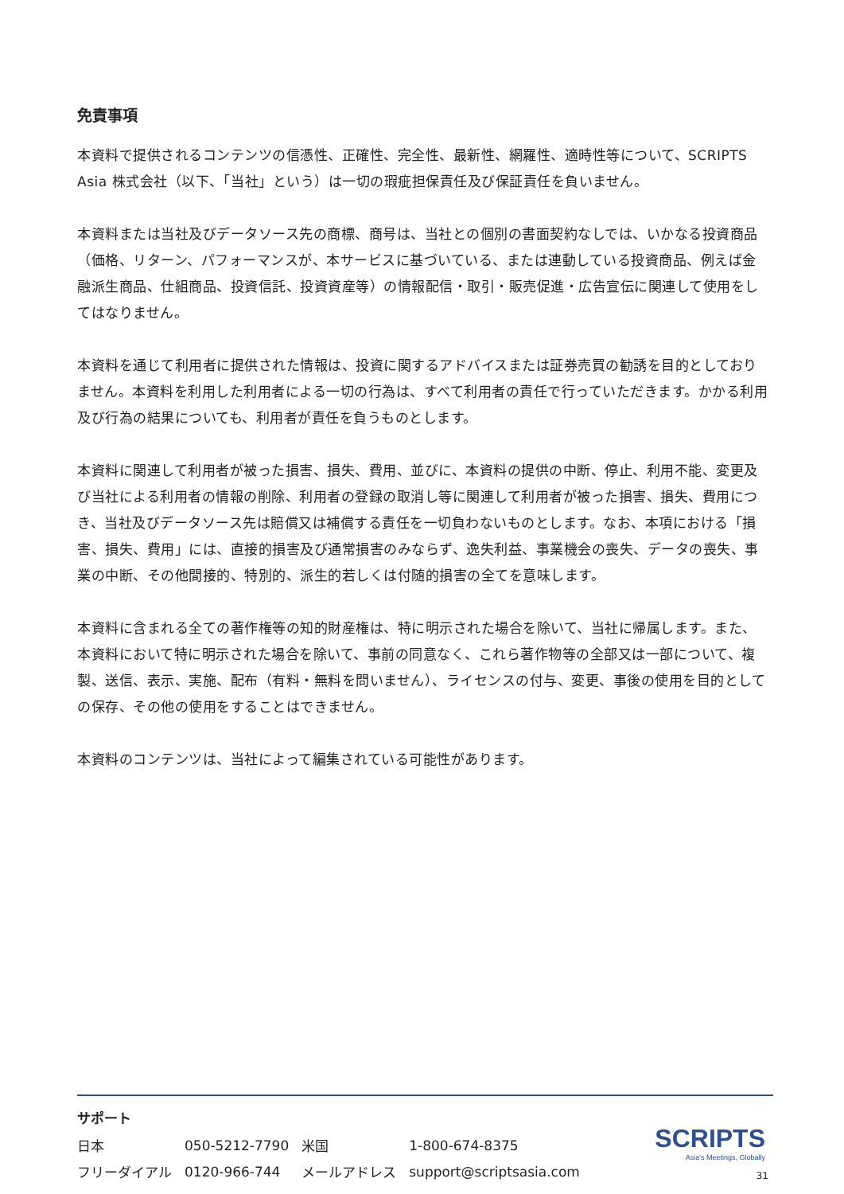免責事項
本資料で提供されるコンテンツの信憑性、正確性、完全性、最新性、網羅性、適時性等について、SCRIPTS Asia 株式会社（以下、「当社」という）は一切の瑕疵担保責任及び保証責任を負いません。
本資料または当社及びデータソース先の商標、商号は、当社との個別の書面契約なしでは、いかなる投資商品（価格、リターン、パフォーマンスが、本サービスに基づいている、または連動している投資商品、例えば金融派生商品、仕組商品、投資信託、投資資産等）の情報配信・取引・販売促進・広告宣伝に関連して使用をしてはなりません。
本資料を通じて利用者に提供された情報は、投資に関するアドバイスまたは証券売買の勧誘を目的としておりません。本資料を利用した利用者による一切の行為は、すべて利用者の責任で行っていただきます。かかる利用及び行為の結果についても、利用者が責任を負うものとします。
本資料に関連して利用者が被った損害、損失、費用、並びに、本資料の提供の中断、停止、利用不能、変更及び当社による利用者の情報の削除、利用者の登録の取消し等に関連して利用者が被った損害、損失、費用につき、当社及びデータソース先は賠償又は補償する責任を一切負わないものとします。なお、本項における「損害、損失、費用」には、直接的損害及び通常損害のみならず、逸失利益、事業機会の喪失、データの喪失、事業の中断、その他間接的、特別的、派生的若しくは付随的損害の全てを意味します。
本資料に含まれる全ての著作権等の知的財産権は、特に明示された場合を除いて、当社に帰属します。また、本資料において特に明示された場合を除いて、事前の同意なく、これら著作物等の全部又は一部について、複製、送信、表示、実施、配布（有料・無料を問いません）、ライセンスの付与、変更、事後の使用を目的としての保存、その他の使用をすることはできません。
本資料のコンテンツは、当社によって編集されている可能性があります。
サポート
| 日本 | 050-5212-7790 | 米国 | 1-800-674-8375 |
| フリーダイアル | 0120-966-744 | メールアドレス | support@scriptsasia.com |
SCRIPTS
Asia's Meetings, Globally
31